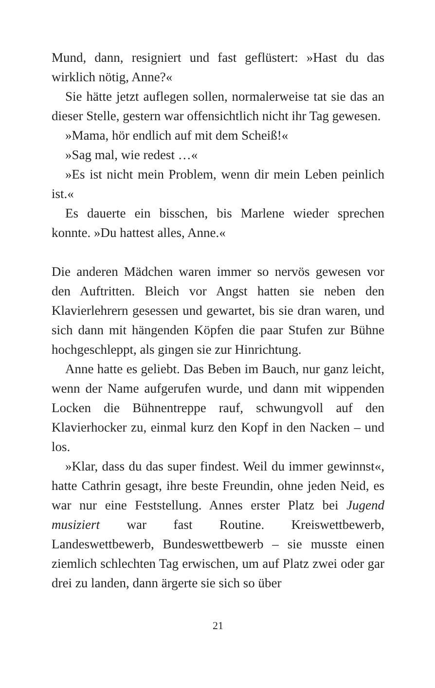Mund, dann, resigniert und fast geflüstert: »Hast du das wirklich nötig, Anne?«
Sie hätte jetzt auflegen sollen, normalerweise tat sie das an dieser Stelle, gestern war offensichtlich nicht ihr Tag gewesen.
»Mama, hör endlich auf mit dem Scheiß!«
»Sag mal, wie redest …«
»Es ist nicht mein Problem, wenn dir mein Leben peinlich ist.«
Es dauerte ein bisschen, bis Marlene wieder sprechen konnte. »Du hattest alles, Anne.«
Die anderen Mädchen waren immer so nervös gewesen vor den Auftritten. Bleich vor Angst hatten sie neben den Klavierlehrern gesessen und gewartet, bis sie dran waren, und sich dann mit hängenden Köpfen die paar Stufen zur Bühne hochgeschleppt, als gingen sie zur Hinrichtung.
Anne hatte es geliebt. Das Beben im Bauch, nur ganz leicht, wenn der Name aufgerufen wurde, und dann mit wippenden Locken die Bühnentreppe rauf, schwungvoll auf den Klavierhocker zu, einmal kurz den Kopf in den Nacken – und los.
»Klar, dass du das super findest. Weil du immer gewinnst«, hatte Cathrin gesagt, ihre beste Freundin, ohne jeden Neid, es war nur eine Feststellung. Annes erster Platz bei Jugend musiziert war fast Routine. Kreiswettbewerb, Landeswettbewerb, Bundeswettbewerb – sie musste einen ziemlich schlechten Tag erwischen, um auf Platz zwei oder gar drei zu landen, dann ärgerte sie sich so über
21